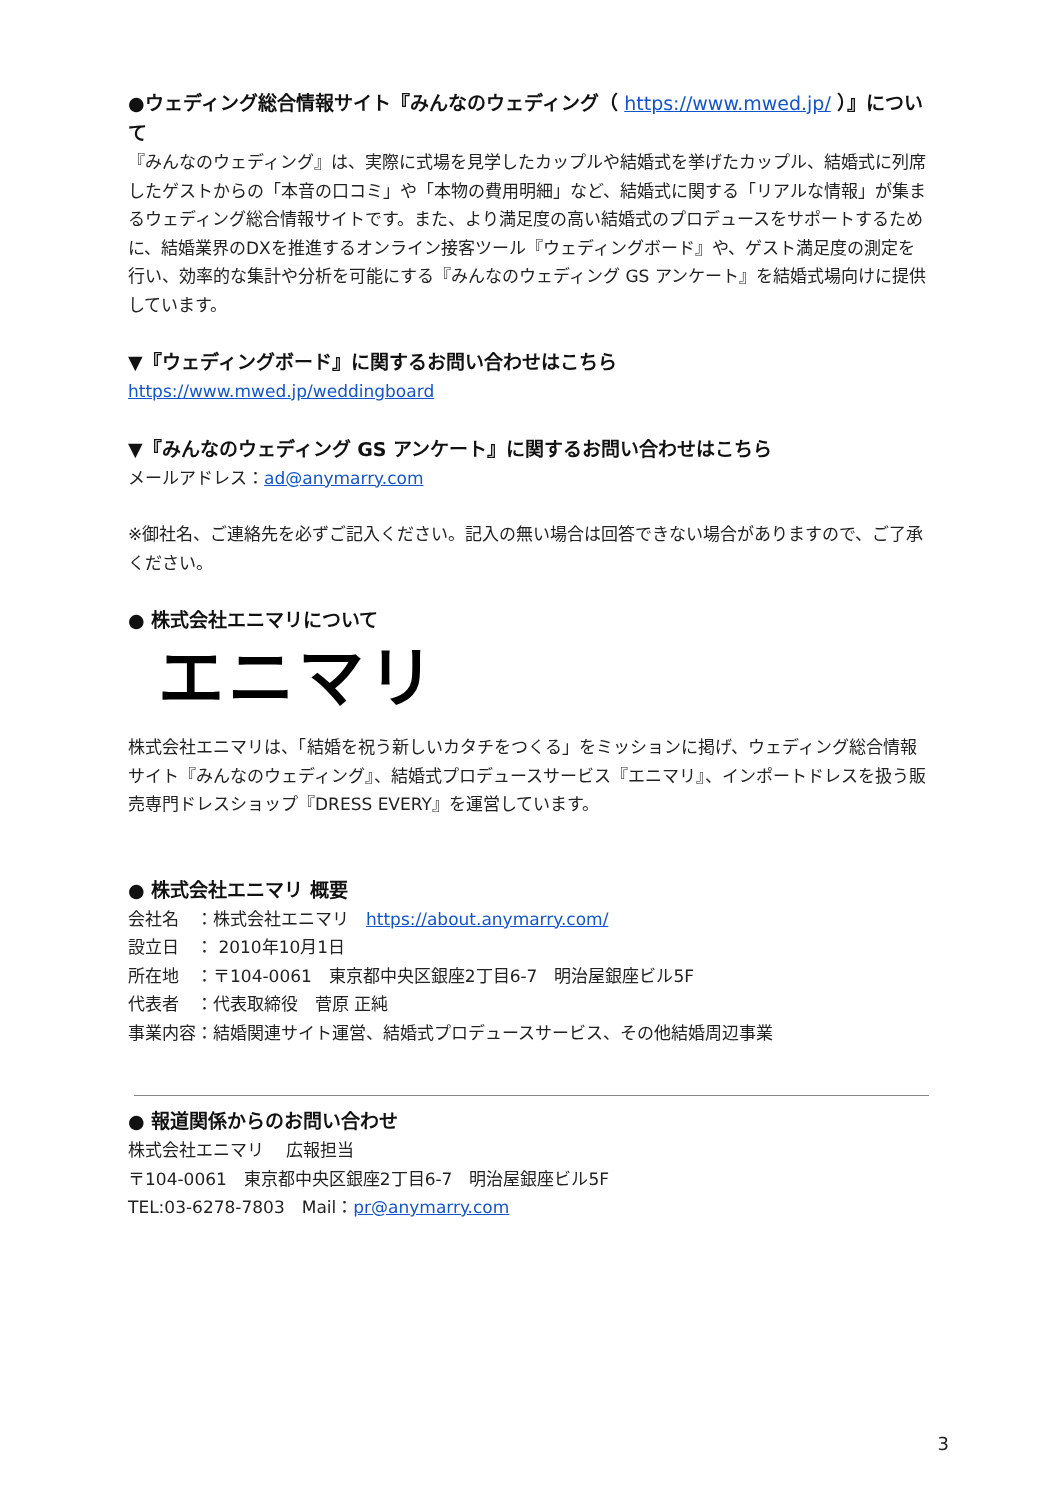●ウェディング総合情報サイト『みんなのウェディング（ https://www.mwed.jp/ ）』について
『みんなのウェディング』は、実際に式場を見学したカップルや結婚式を挙げたカップル、結婚式に列席したゲストからの「本音の口コミ」や「本物の費用明細」など、結婚式に関する「リアルな情報」が集まるウェディング総合情報サイトです。また、より満足度の高い結婚式のプロデュースをサポートするために、結婚業界のDXを推進するオンライン接客ツール『ウェディングボード』や、ゲスト満足度の測定を行い、効率的な集計や分析を可能にする『みんなのウェディング GS アンケート』を結婚式場向けに提供しています。
▼『ウェディングボード』に関するお問い合わせはこちら
https://www.mwed.jp/weddingboard
▼『みんなのウェディング GS アンケート』に関するお問い合わせはこちら
メールアドレス：ad@anymarry.com
※御社名、ご連絡先を必ずご記入ください。記入の無い場合は回答できない場合がありますので、ご了承ください。
● 株式会社エニマリについて
エニマリ
株式会社エニマリは、「結婚を祝う新しいカタチをつくる」をミッションに掲げ、ウェディング総合情報サイト『みんなのウェディング』、結婚式プロデュースサービス『エニマリ』、インポートドレスを扱う販売専門ドレスショップ『DRESS EVERY』を運営しています。
● 株式会社エニマリ 概要
会社名　：株式会社エニマリ　https://about.anymarry.com/
設立日　： 2010年10月1日
所在地　：〒104-0061　東京都中央区銀座2丁目6-7　明治屋銀座ビル5F
代表者　：代表取締役　菅原 正純
事業内容：結婚関連サイト運営、結婚式プロデュースサービス、その他結婚周辺事業
● 報道関係からのお問い合わせ
株式会社エニマリ　 広報担当
〒104-0061　東京都中央区銀座2丁目6-7　明治屋銀座ビル5F
TEL:03-6278-7803　Mail：pr@anymarry.com
3